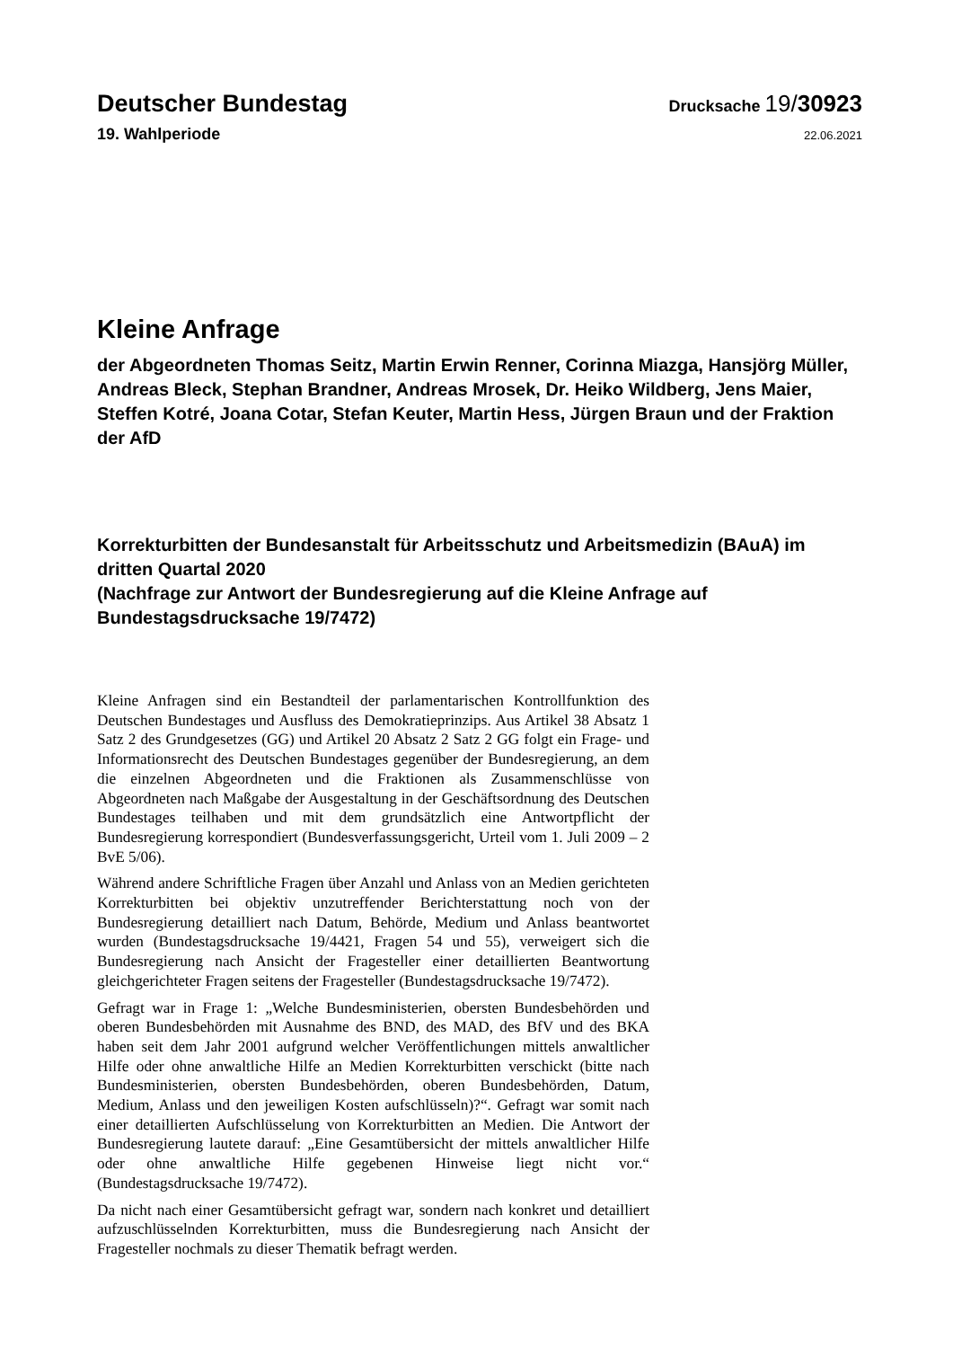Deutscher Bundestag
Drucksache 19/30923
19. Wahlperiode
22.06.2021
Kleine Anfrage
der Abgeordneten Thomas Seitz, Martin Erwin Renner, Corinna Miazga, Hansjörg Müller, Andreas Bleck, Stephan Brandner, Andreas Mrosek, Dr. Heiko Wildberg, Jens Maier, Steffen Kotré, Joana Cotar, Stefan Keuter, Martin Hess, Jürgen Braun und der Fraktion der AfD
Korrekturbitten der Bundesanstalt für Arbeitsschutz und Arbeitsmedizin (BAuA) im dritten Quartal 2020
(Nachfrage zur Antwort der Bundesregierung auf die Kleine Anfrage auf Bundestagsdrucksache 19/7472)
Kleine Anfragen sind ein Bestandteil der parlamentarischen Kontrollfunktion des Deutschen Bundestages und Ausfluss des Demokratieprinzips. Aus Artikel 38 Absatz 1 Satz 2 des Grundgesetzes (GG) und Artikel 20 Absatz 2 Satz 2 GG folgt ein Frage- und Informationsrecht des Deutschen Bundestages gegenüber der Bundesregierung, an dem die einzelnen Abgeordneten und die Fraktionen als Zusammenschlüsse von Abgeordneten nach Maßgabe der Ausgestaltung in der Geschäftsordnung des Deutschen Bundestages teilhaben und mit dem grundsätzlich eine Antwortpflicht der Bundesregierung korrespondiert (Bundesverfassungsgericht, Urteil vom 1. Juli 2009 – 2 BvE 5/06).
Während andere Schriftliche Fragen über Anzahl und Anlass von an Medien gerichteten Korrekturbitten bei objektiv unzutreffender Berichterstattung noch von der Bundesregierung detailliert nach Datum, Behörde, Medium und Anlass beantwortet wurden (Bundestagsdrucksache 19/4421, Fragen 54 und 55), verweigert sich die Bundesregierung nach Ansicht der Fragesteller einer detaillierten Beantwortung gleichgerichteter Fragen seitens der Fragesteller (Bundestagsdrucksache 19/7472).
Gefragt war in Frage 1: „Welche Bundesministerien, obersten Bundesbehörden und oberen Bundesbehörden mit Ausnahme des BND, des MAD, des BfV und des BKA haben seit dem Jahr 2001 aufgrund welcher Veröffentlichungen mittels anwaltlicher Hilfe oder ohne anwaltliche Hilfe an Medien Korrekturbitten verschickt (bitte nach Bundesministerien, obersten Bundesbehörden, oberen Bundesbehörden, Datum, Medium, Anlass und den jeweiligen Kosten aufschlüsseln)?“. Gefragt war somit nach einer detaillierten Aufschlüsselung von Korrekturbitten an Medien. Die Antwort der Bundesregierung lautete darauf: „Eine Gesamtübersicht der mittels anwaltlicher Hilfe oder ohne anwaltliche Hilfe gegebenen Hinweise liegt nicht vor.“ (Bundestagsdrucksache 19/7472).
Da nicht nach einer Gesamtübersicht gefragt war, sondern nach konkret und detailliert aufzuschlüsselnden Korrekturbitten, muss die Bundesregierung nach Ansicht der Fragesteller nochmals zu dieser Thematik befragt werden.